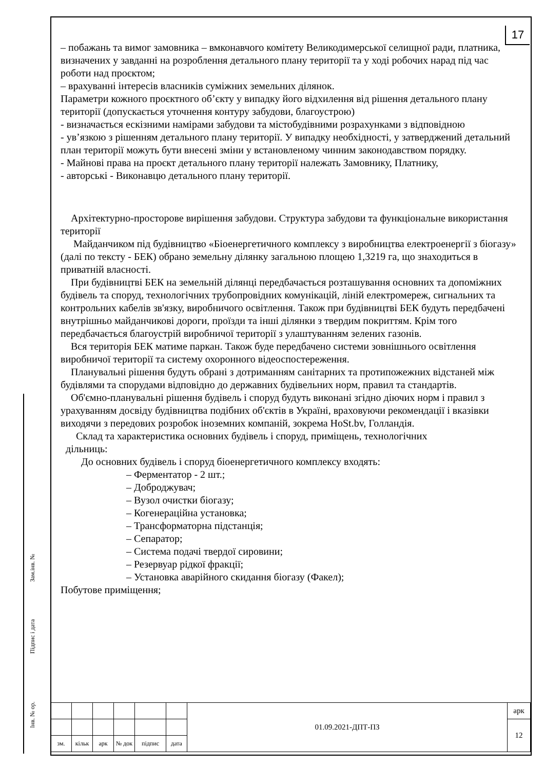17
– побажань та вимог замовника – вмконавчого комітету Великодимерської селищної ради, платника, визначених у завданні на розроблення детального плану території та у ході робочих нарад під час роботи над проєктом;
– врахуванні інтересів власників суміжних земельних ділянок.
Параметри кожного проєктного об’єкту у випадку його відхилення від рішення детального плану території (допускається уточнення контуру забудови, благоустрою)
- визначається ескізними намірами забудови та містобудівними розрахунками з відповідною
- ув’язкою з рішенням детального плану території. У випадку необхідності, у затверджений детальний план території можуть бути внесені зміни у встановленому чинним законодавством порядку.
- Майнові права на проєкт детального плану території належать Замовнику, Платнику,
- авторські - Виконавцю детального плану території.
Архітектурно-просторове вирішення забудови. Структура забудови та функціональне використання території
Майданчиком під будівництво «Біоенергетичного комплексу з виробництва електроенергії з біогазу» (далі по тексту - БЕК) обрано земельну ділянку загальною площею 1,3219 га, що знаходиться в приватній власності.
При будівництві БЕК на земельній ділянці передбачається розташування основних та допоміжних будівель та споруд, технологічних трубопровідних комунікацій, ліній електромереж, сигнальних та контрольних кабелів зв'язку, виробничого освітлення. Також при будівництві БЕК будуть передбачені внутрішньо майданчикові дороги, проїзди та інші ділянки з твердим покриттям. Крім того передбачається благоустрій виробничої території з улаштуванням зелених газонів.
Вся територія БЕК матиме паркан. Також буде передбачено системи зовнішнього освітлення виробничої території та систему охоронного відеоспостереження.
Планувальні рішення будуть обрані з дотриманням санітарних та протипожежних відстаней між будівлями та спорудами відповідно до державних будівельних норм, правил та стандартів.
Об'ємно-планувальні рішення будівель і споруд будуть виконані згідно діючих норм і правил з урахуванням досвіду будівництва подібних об'єктів в Україні, враховуючи рекомендації і вказівки виходячи з передових розробок іноземних компаній, зокрема HoSt.bv, Голландія.
Склад та характеристика основних будівель і споруд, приміщень, технологічних
дільниць:
До основних будівель і споруд біоенергетичного комплексу входять:
– Ферментатор - 2 шт.;
– Доброджувач;
– Вузол очистки біогазу;
– Когенераційна установка;
– Трансформаторна підстанція;
– Сепаратор;
– Система подачі твердої сировини;
– Резервуар рідкої фракції;
– Установка аварійного скидання біогазу (Факел);
Побутове приміщення;
Зам.інв. №
Підпис і дата
Інв. № ор.
| | | | | | | 01.09.2021-ДПТ-ПЗ | арк |
| | | | | | | | 12 |
| зм. | кільк | арк | № док | підпис | дата | | |